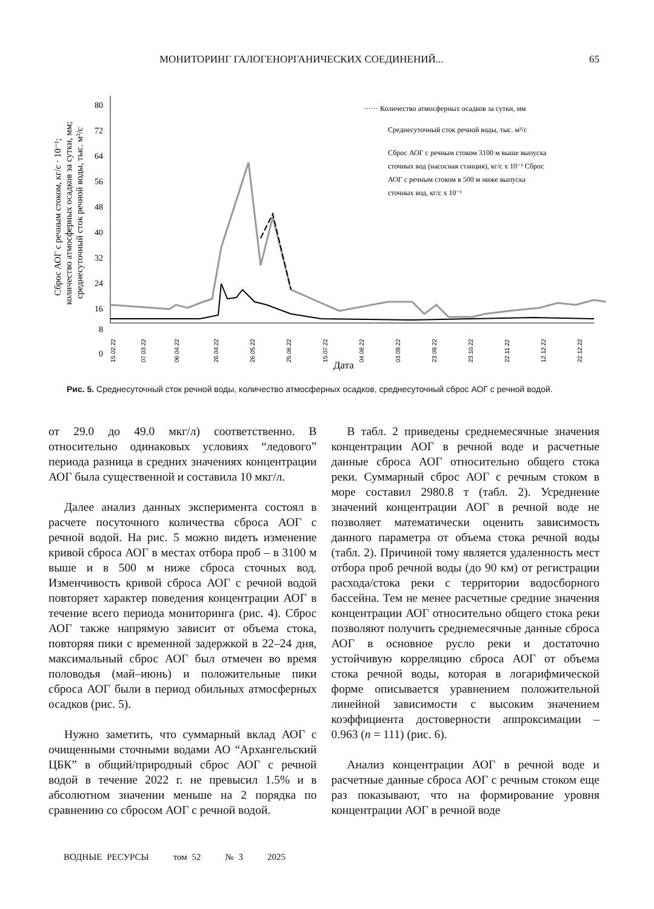МОНИТОРИНГ ГАЛОГЕНОРГАНИЧЕСКИХ СОЕДИНЕНИЙ... 65
Сброс АОГ с речным стоком, кг/с · 10⁻¹;
количество атмосферных осадков за сутки, мм;
среднесуточный сток речной воды, тыс. м³/с
80
72
64
56
48
40
32
24
16
8
0
Дата
······ Количество атмосферных осадков за сутки, мм
Среднесуточный сток речной воды, тыс. м³/с
Сброс АОГ с речным стоком 3100 м выше выпуска
сточных вод (насосная станция), кг/с x 10⁻¹ Сброс
АОГ с речным стоком в 500 м ниже выпуска
сточных вод, кг/с x 10⁻¹
15.02.22
07.03.22
06.04.22
26.04.22
26.05.22
25.06.22
15.07.22
04.08.22
03.09.22
23.09.22
23.10.22
22.11.22
12.12.22
22.12.22
Рис. 5. Среднесуточный сток речной воды, количество атмосферных осадков, среднесуточный сброс АОГ с речной водой.
от 29.0 до 49.0 мкг/л) соответственно. В относительно одинаковых условиях “ледового” периода разница в средних значениях концентрации АОГ была существенной и составила 10 мкг/л.
Далее анализ данных эксперимента состоял в расчете посуточного количества сброса АОГ с речной водой. На рис. 5 можно видеть изменение кривой сброса АОГ в местах отбора проб – в 3100 м выше и в 500 м ниже сброса сточных вод. Изменчивость кривой сброса АОГ с речной водой повторяет характер поведения концентрации АОГ в течение всего периода мониторинга (рис. 4). Сброс АОГ также напрямую зависит от объема стока, повторяя пики с временной задержкой в 22–24 дня, максимальный сброс АОГ был отмечен во время половодья (май–июнь) и положительные пики сброса АОГ были в период обильных атмосферных осадков (рис. 5).
Нужно заметить, что суммарный вклад АОГ с очищенными сточными водами АО “Архангельский ЦБК” в общий/природный сброс АОГ с речной водой в течение 2022 г. не превысил 1.5% и в абсолютном значении меньше на 2 порядка по сравнению со сбросом АОГ с речной водой.
В табл. 2 приведены среднемесячные значения концентрации АОГ в речной воде и расчетные данные сброса АОГ относительно общего стока реки. Суммарный сброс АОГ с речным стоком в море составил 2980.8 т (табл. 2). Усреднение значений концентрации АОГ в речной воде не позволяет математически оценить зависимость данного параметра от объема стока речной воды (табл. 2). Причиной тому является удаленность мест отбора проб речной воды (до 90 км) от регистрации расхода/стока реки с территории водосборного бассейна. Тем не менее расчетные средние значения концентрации АОГ относительно общего стока реки позволяют получить среднемесячные данные сброса АОГ в основное русло реки и достаточно устойчивую корреляцию сброса АОГ от объема стока речной воды, которая в логарифмической форме описывается уравнением положительной линейной зависимости с высоким значением коэффициента достоверности аппроксимации – 0.963 (n = 111) (рис. 6).
Анализ концентрации АОГ в речной воде и расчетные данные сброса АОГ с речным стоком еще раз показывают, что на формирование уровня концентрации АОГ в речной воде
ВОДНЫЕ РЕСУРСЫ том 52 № 3 2025